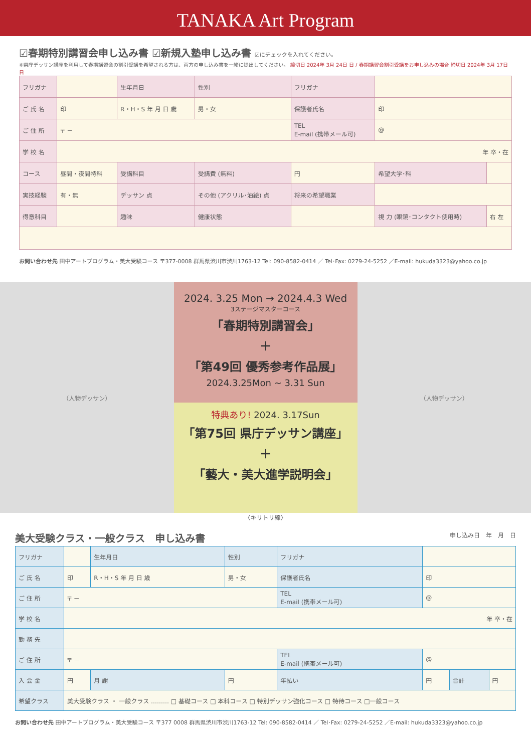TANAKA Art Program
☑春期特別講習会申し込み書 ☑新規入塾申し込み書 ☑にチェックを入れてください。
※県庁デッサン講座を利用して春期講習会の割引受講を希望される方は、両方の申し込み書を一緒に提出してください。 締切日 2024年 3月 24日 日 / 春期講習会割引受講をお申し込みの場合 締切日 2024年 3月 17日 日
| フリガナ | | 生年月日 | 性別 | フリガナ | | |
| ご 氏 名 | 印 | R・H・S 年 月 日 歳 | 男・女 | 保護者氏名 | 印 | |
| ご 住 所 | 〒 － | | | TEL E-mail (携帯メール可) | @ | |
| 学 校 名 | 年 卒・在 | | | | | |
| コース | 昼間・夜間特科 | 受講科目 | 受講費 (無料) | 円 | 希望大学･科 | |
| 実技経験 | 有・無 | デッサン 点 | その他 (アクリル･油絵) 点 | 将来の希望職業 | | |
| 得意科目 | | 趣味 | 健康状態 | | 視 力 (眼鏡･コンタクト使用時) | 右 左 |
お問い合わせ先 田中アートプログラム・美大受験コース 〒377-0008 群馬県渋川市渋川1763-12 Tel: 090-8582-0414 ／ Tel･Fax: 0279-24-5252 ／E-mail: hukuda3323@yahoo.co.jp
（人物デッサン）
2024. 3.25 Mon → 2024.4.3 Wed
3ステージマスターコース
「春期特別講習会」
＋
「第49回 優秀参考作品展」
2024.3.25Mon ~ 3.31 Sun
特典あり! 2024. 3.17Sun
「第75回 県庁デッサン講座」
＋
「藝大・美大進学説明会」
（人物デッサン）
〈キリトリ線〉
美大受験クラス・一般クラス　申し込み書 申し込み日　年　月　日
| フリガナ | | 生年月日 | 性別 | フリガナ | | | |
| ご 氏 名 | 印 | R・H・S 年 月 日 歳 | 男・女 | 保護者氏名 | 印 | | |
| ご 住 所 | 〒 － | | | TEL E-mail (携帯メール可) | @ | | |
| 学 校 名 | 年 卒・在 | | | | | | |
| 勤 務 先 | | | | | | | |
| ご 住 所 | 〒 － | | | TEL E-mail (携帯メール可) | @ | | |
| 入 会 金 | 円 | 月 謝 | 円 | 年払い | 円 | 合計 | 円 |
| 希望クラス | 美大受験クラス ・ 一般クラス ……… □ 基礎コース □ 本科コース □ 特別デッサン強化コース □ 特待コース □一般コース | | | | | | |
お問い合わせ先 田中アートプログラム・美大受験コース 〒377 0008 群馬県渋川市渋川1763-12 Tel: 090-8582-0414 ／ Tel･Fax: 0279-24-5252 ／E-mail: hukuda3323@yahoo.co.jp